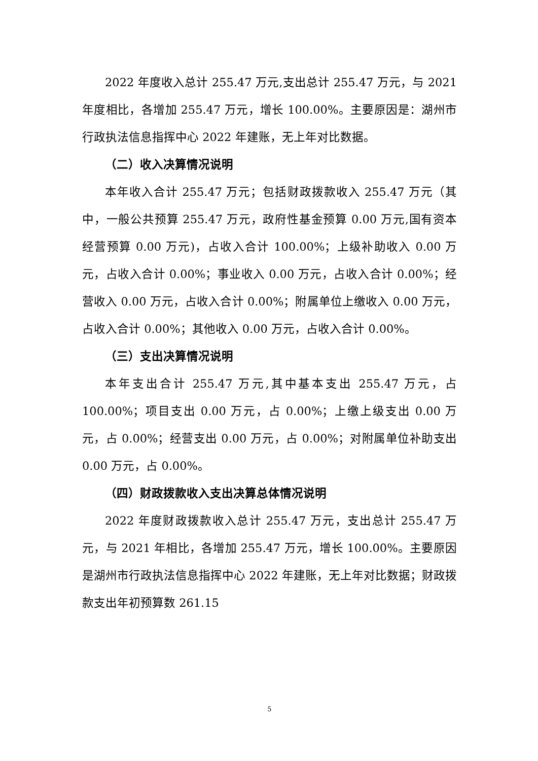2022 年度收入总计 255.47 万元,支出总计 255.47 万元，与 2021 年度相比，各增加 255.47 万元，增长 100.00%。主要原因是：湖州市行政执法信息指挥中心 2022 年建账，无上年对比数据。
（二）收入决算情况说明
本年收入合计 255.47 万元；包括财政拨款收入 255.47 万元（其中，一般公共预算 255.47 万元，政府性基金预算 0.00 万元,国有资本经营预算 0.00 万元)，占收入合计 100.00%；上级补助收入 0.00 万元，占收入合计 0.00%；事业收入 0.00 万元，占收入合计 0.00%；经营收入 0.00 万元，占收入合计 0.00%；附属单位上缴收入 0.00 万元，占收入合计 0.00%；其他收入 0.00 万元，占收入合计 0.00%。
（三）支出决算情况说明
本年支出合计 255.47 万元,其中基本支出 255.47 万元，占 100.00%；项目支出 0.00 万元，占 0.00%；上缴上级支出 0.00 万元，占 0.00%；经营支出 0.00 万元，占 0.00%；对附属单位补助支出 0.00 万元，占 0.00%。
（四）财政拨款收入支出决算总体情况说明
2022 年度财政拨款收入总计 255.47 万元，支出总计 255.47 万元，与 2021 年相比，各增加 255.47 万元，增长 100.00%。主要原因是湖州市行政执法信息指挥中心 2022 年建账，无上年对比数据；财政拨款支出年初预算数 261.15
5